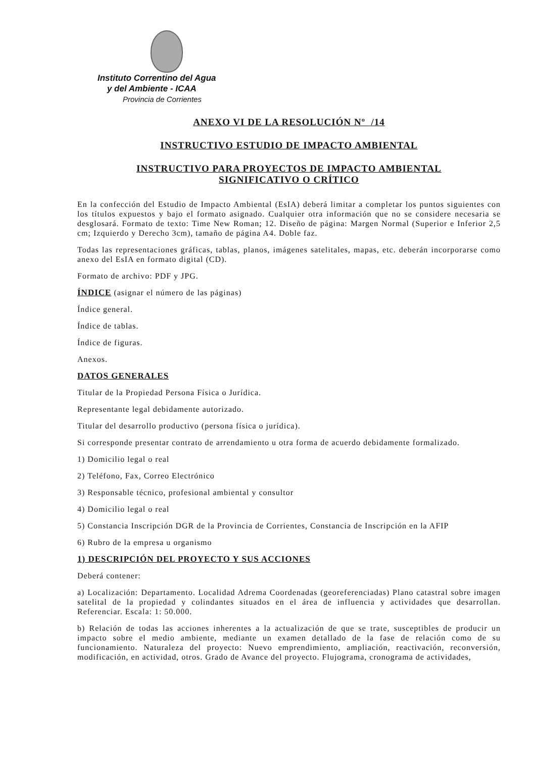Instituto Correntino del Agua
y del Ambiente - ICAA
Provincia de Corrientes
ANEXO VI DE LA RESOLUCIÓN Nº /14
INSTRUCTIVO ESTUDIO DE IMPACTO AMBIENTAL
INSTRUCTIVO PARA PROYECTOS DE IMPACTO AMBIENTAL
SIGNIFICATIVO O CRÍTICO
En la confección del Estudio de Impacto Ambiental (EsIA) deberá limitar a completar los puntos siguientes con los títulos expuestos y bajo el formato asignado. Cualquier otra información que no se considere necesaria se desglosará. Formato de texto: Time New Roman; 12. Diseño de página: Margen Normal (Superior e Inferior 2,5 cm; Izquierdo y Derecho 3cm), tamaño de página A4. Doble faz.
Todas las representaciones gráficas, tablas, planos, imágenes satelitales, mapas, etc. deberán incorporarse como anexo del EsIA en formato digital (CD).
Formato de archivo: PDF y JPG.
ÍNDICE (asignar el número de las páginas)
Índice general.
Índice de tablas.
Índice de figuras.
Anexos.
DATOS GENERALES
Titular de la Propiedad Persona Física o Jurídica.
Representante legal debidamente autorizado.
Titular del desarrollo productivo (persona física o jurídica).
Si corresponde presentar contrato de arrendamiento u otra forma de acuerdo debidamente formalizado.
1) Domicilio legal o real
2) Teléfono, Fax, Correo Electrónico
3) Responsable técnico, profesional ambiental y consultor
4) Domicilio legal o real
5) Constancia Inscripción DGR de la Provincia de Corrientes, Constancia de Inscripción en la AFIP
6) Rubro de la empresa u organismo
1) DESCRIPCIÓN DEL PROYECTO Y SUS ACCIONES
Deberá contener:
a) Localización: Departamento. Localidad Adrema Coordenadas (georeferenciadas) Plano catastral sobre imagen satelital de la propiedad y colindantes situados en el área de influencia y actividades que desarrollan. Referenciar. Escala: 1: 50.000.
b) Relación de todas las acciones inherentes a la actualización de que se trate, susceptibles de producir un impacto sobre el medio ambiente, mediante un examen detallado de la fase de relación como de su funcionamiento. Naturaleza del proyecto: Nuevo emprendimiento, ampliación, reactivación, reconversión, modificación, en actividad, otros. Grado de Avance del proyecto. Flujograma, cronograma de actividades,